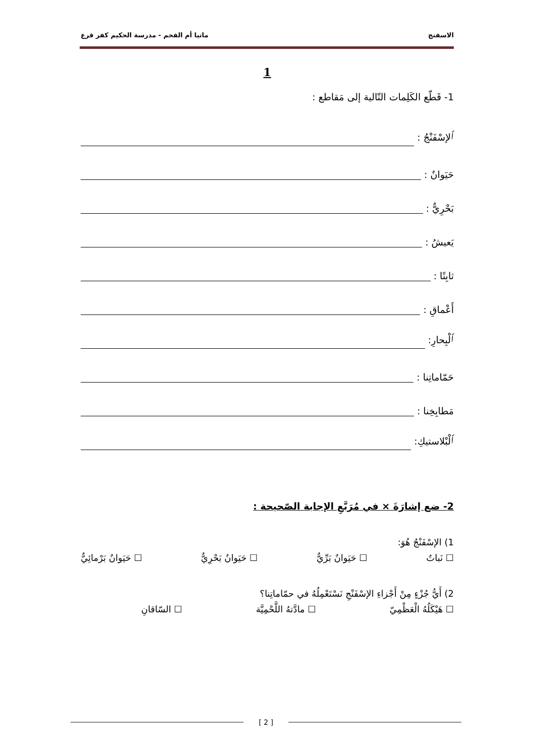الاسفنج ماتيا أم الفحم - مدرسة الحكيم كفر قرع
1
1- قَطّع الكَلِمات التّالية إلى مَقاطع :
ٱلإسْفَنْجُ :
حَيَوانٌ :
بَحْرِيٌّ :
يَعيشُ :
ثابِتًا :
أَعْماقِ :
ٱلْبِحارِ:
حَمّاماتِنا :
مَطابِخِنا :
ٱلْبْلاستيكِ:
2- ضع إشارَةَ × في مُرَبَّعِ الإجابة الصّحيحة :
1) الإسْفَنْجُ هُوَ:
☐ نَباتٌ ☐ حَيَوانٌ بَرِّيٌّ ☐ حَيَوانٌ بَحْرِيٌّ ☐ حَيَوانٌ بَرْمائِيٌّ
2) أَيُّ جُزْءٍ مِنْ أَجْزاءِ الإسْفَنْجِ نَسْتَعْمِلُهُ في حمّاماتِنا؟
☐ هَيْكَلُهُ الْعَظْمِيّ ☐ مادَّتهُ اللَّحْمِيَّة ☐ السّاقانِ
[ 2 ]